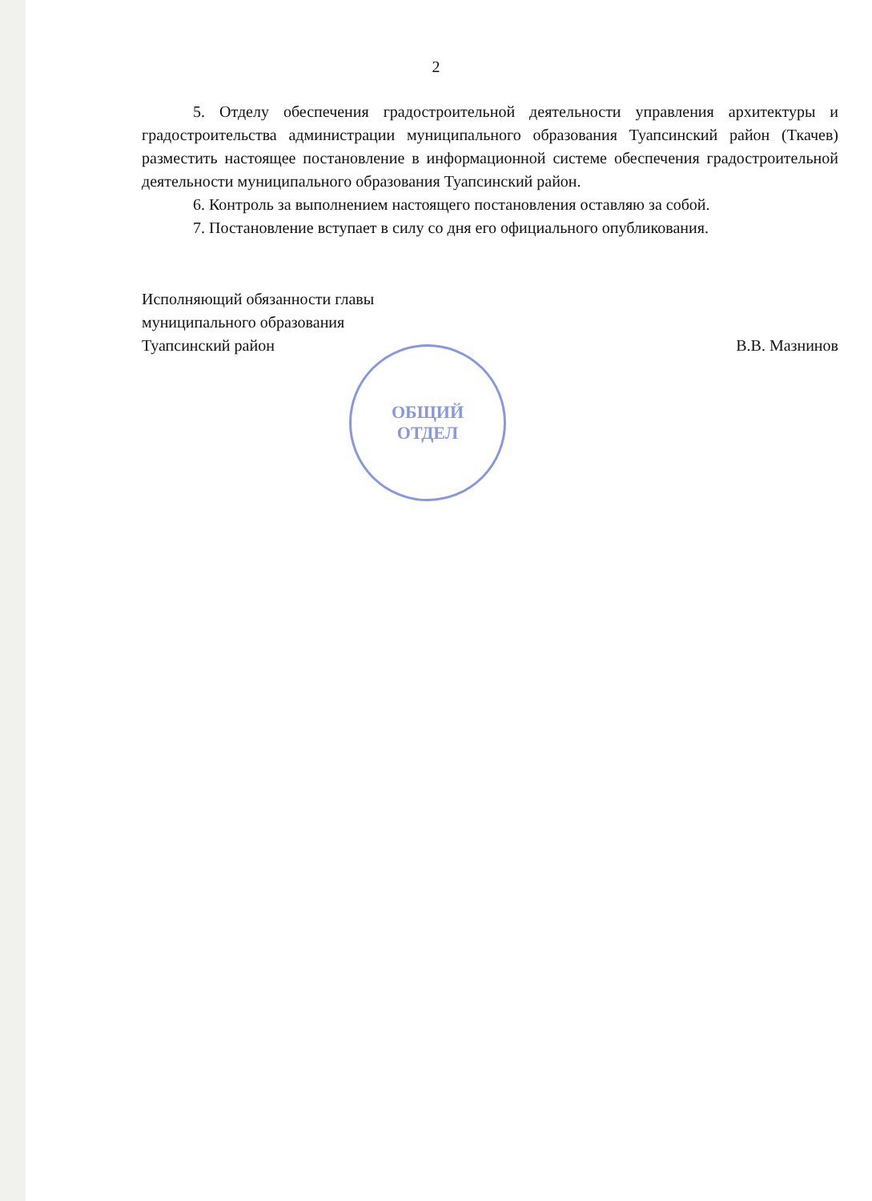2
5. Отделу обеспечения градостроительной деятельности управления архитектуры и градостроительства администрации муниципального образования Туапсинский район (Ткачев) разместить настоящее постановление в информационной системе обеспечения градостроительной деятельности муниципального образования Туапсинский район.
6. Контроль за выполнением настоящего постановления оставляю за собой.
7. Постановление вступает в силу со дня его официального опубликования.
Исполняющий обязанности главы
муниципального образования
Туапсинский район
В.В. Мазнинов
ОБЩИЙ
ОТДЕЛ